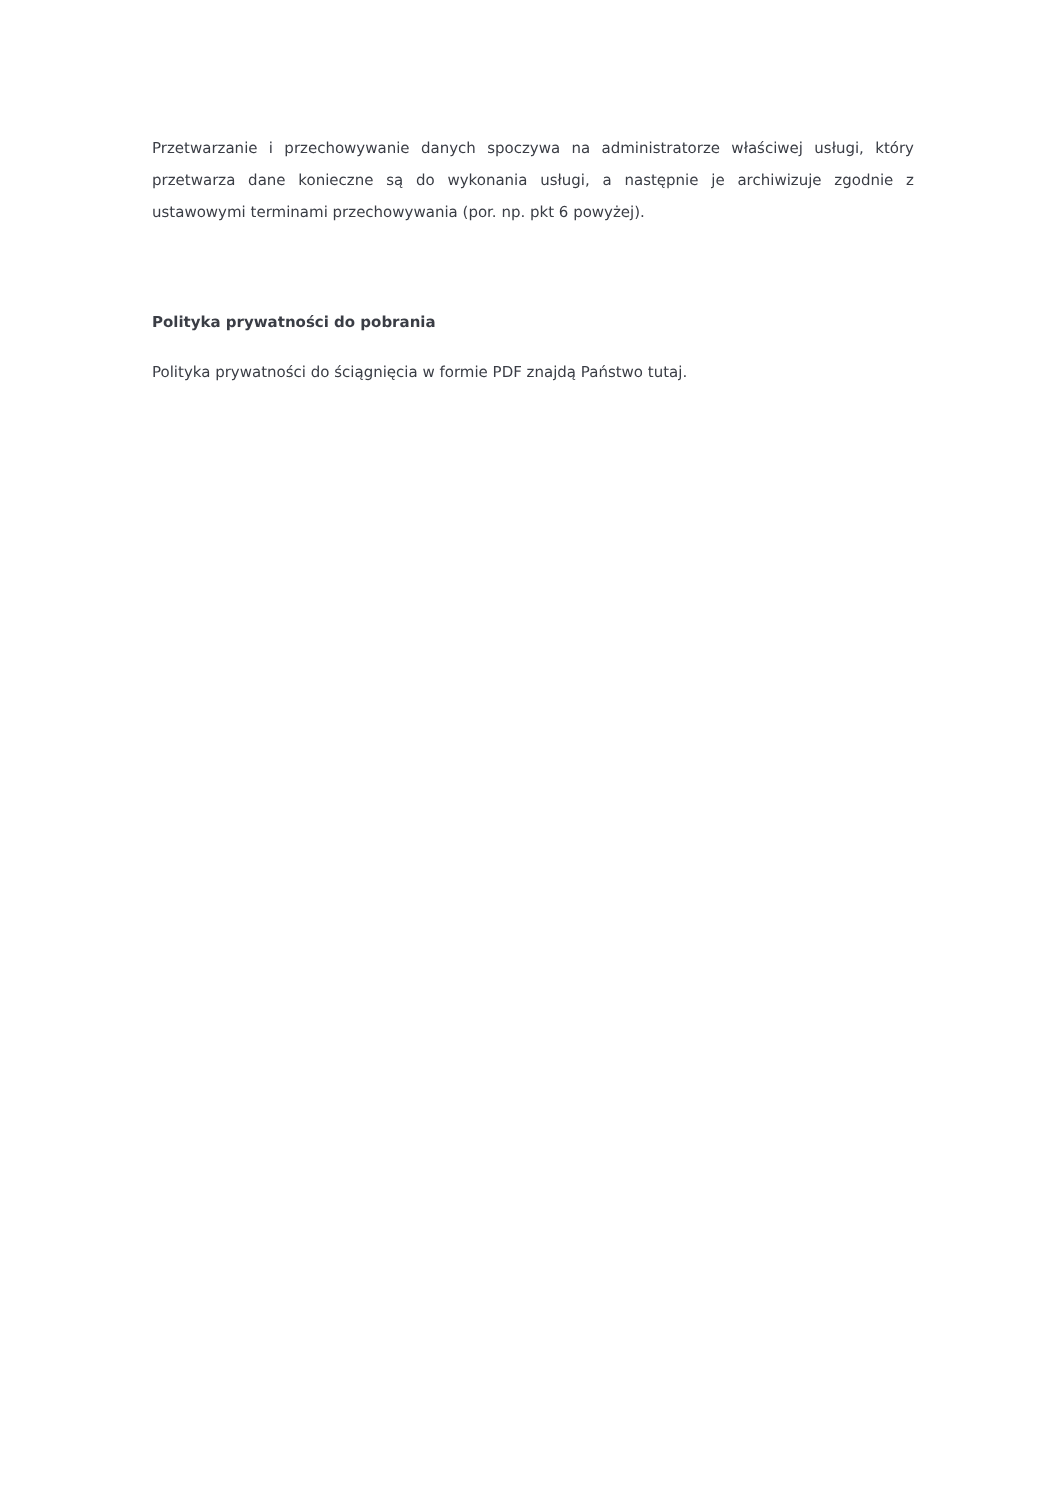Przetwarzanie i przechowywanie danych spoczywa na administratorze właściwej usługi, który przetwarza dane konieczne są do wykonania usługi, a następnie je archiwizuje zgodnie z ustawowymi terminami przechowywania (por. np. pkt 6 powyżej).
Polityka prywatności do pobrania
Polityka prywatności do ściągnięcia w formie PDF znajdą Państwo tutaj.